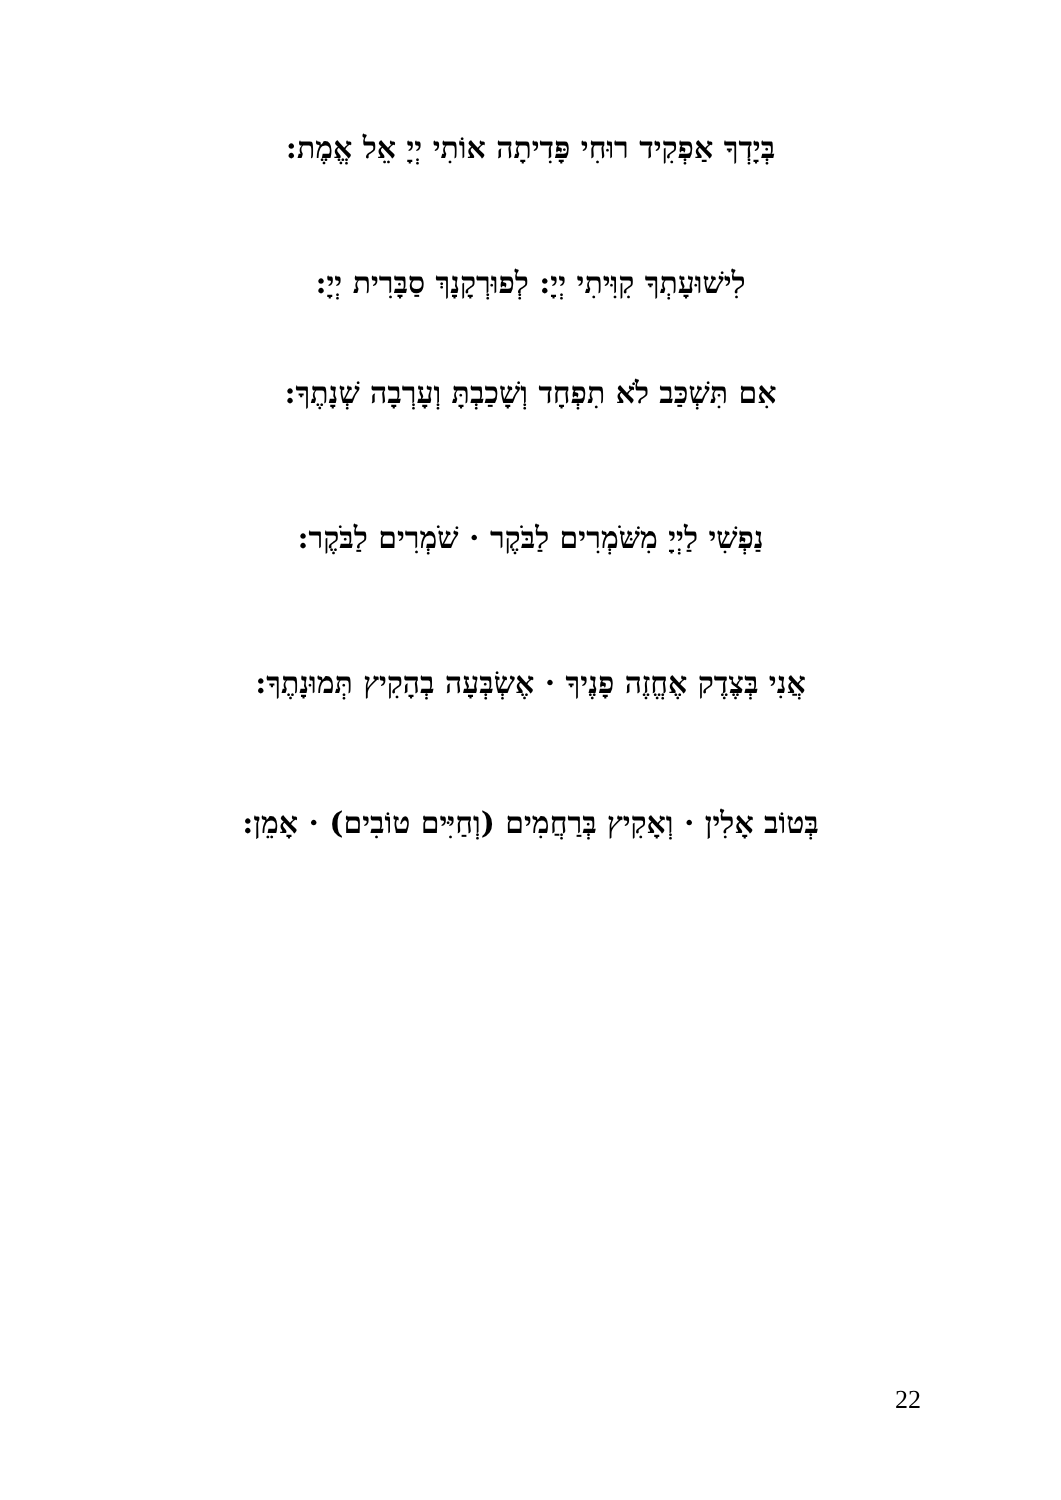בְּיָדְךָ אַפְקִיד רוּחִי פָּדִיתָה אוֹתִי יְיָ אֵל אֱמֶת:
לִישׁוּעָתְךָ קִוִּיתִי יְיָ: לְפוּרְקָנָךְ סַבָּרִית יְיָ:
אִם תִּשְׁכַּב לֹא תִפְחָד וְשָׁכַבְתָּ וְעָרְבָה שְׁנָתֶךָ:
נַפְשִׁי לַיְיָ מִשֹּׁמְרִים לַבֹּקֶר · שֹׁמְרִים לַבֹּקֶר:
אֲנִי בְּצֶדֶק אֶחֱזֶה פָנֶיךָ · אֶשְׂבְּעָה בְהָקִיץ תְּמוּנָתֶךָ:
בְּטוֹב אָלִין · וְאָקִיץ בְּרַחֲמִים (וְחַיִּים טוֹבִים) · אָמֵן:
22